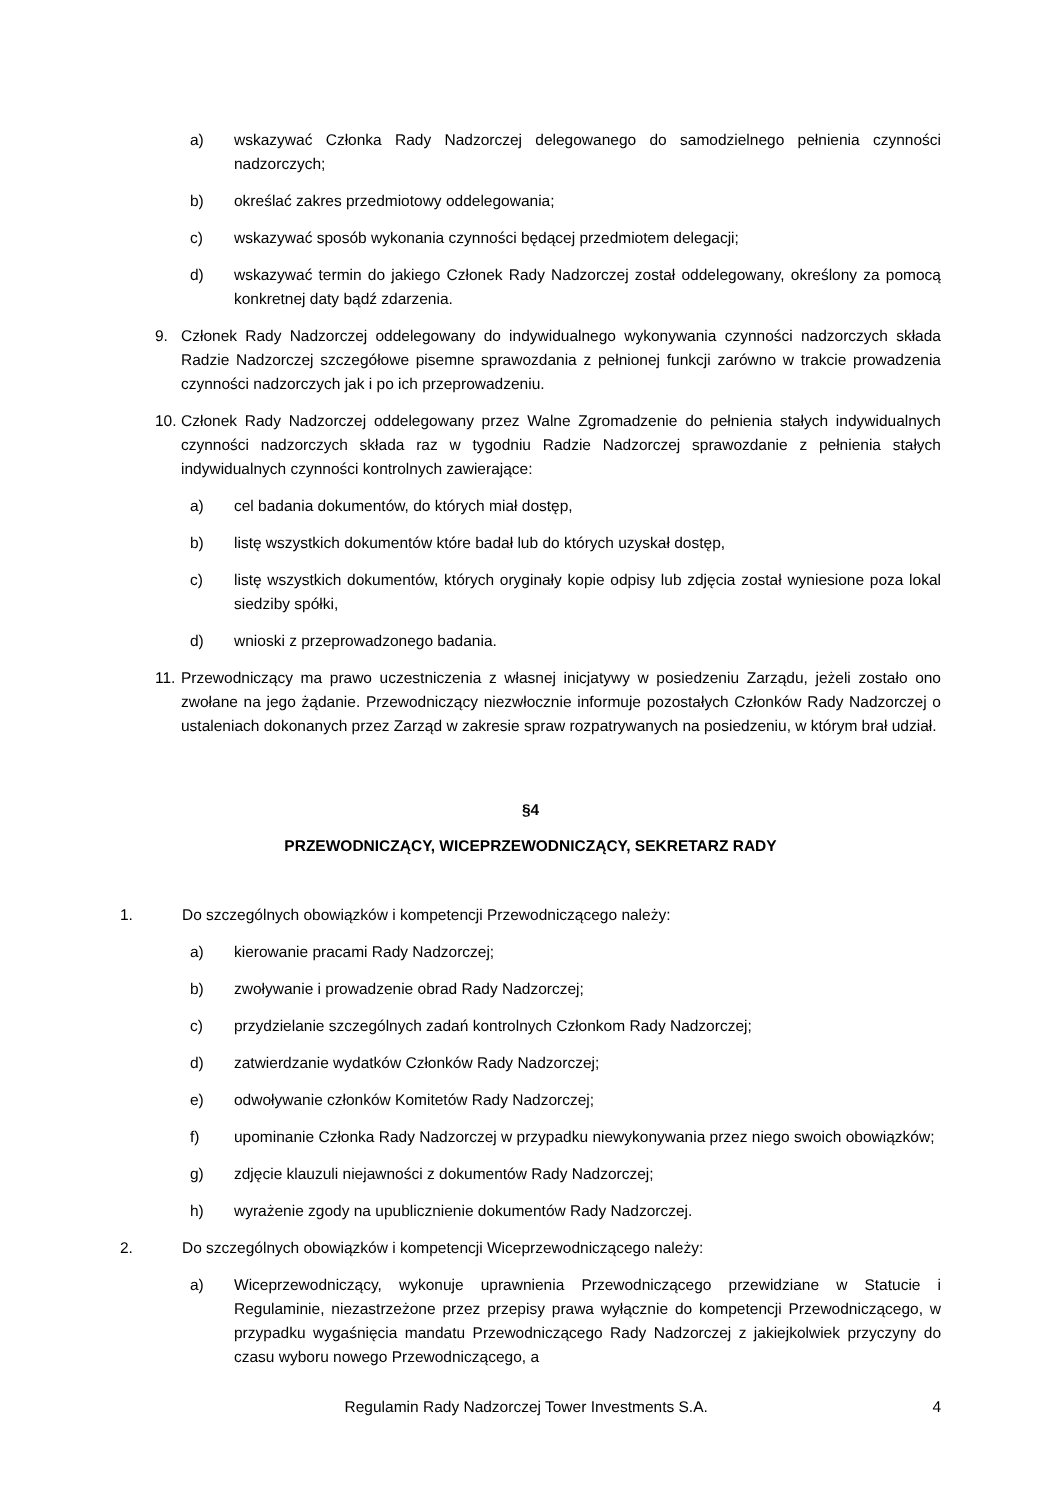a) wskazywać Członka Rady Nadzorczej delegowanego do samodzielnego pełnienia czynności nadzorczych;
b) określać zakres przedmiotowy oddelegowania;
c) wskazywać sposób wykonania czynności będącej przedmiotem delegacji;
d) wskazywać termin do jakiego Członek Rady Nadzorczej został oddelegowany, określony za pomocą konkretnej daty bądź zdarzenia.
9. Członek Rady Nadzorczej oddelegowany do indywidualnego wykonywania czynności nadzorczych składa Radzie Nadzorczej szczegółowe pisemne sprawozdania z pełnionej funkcji zarówno w trakcie prowadzenia czynności nadzorczych jak i po ich przeprowadzeniu.
10. Członek Rady Nadzorczej oddelegowany przez Walne Zgromadzenie do pełnienia stałych indywidualnych czynności nadzorczych składa raz w tygodniu Radzie Nadzorczej sprawozdanie z pełnienia stałych indywidualnych czynności kontrolnych zawierające:
a) cel badania dokumentów, do których miał dostęp,
b) listę wszystkich dokumentów które badał lub do których uzyskał dostęp,
c) listę wszystkich dokumentów, których oryginały kopie odpisy lub zdjęcia został wyniesione poza lokal siedziby spółki,
d) wnioski z przeprowadzonego badania.
11. Przewodniczący ma prawo uczestniczenia z własnej inicjatywy w posiedzeniu Zarządu, jeżeli zostało ono zwołane na jego żądanie. Przewodniczący niezwłocznie informuje pozostałych Członków Rady Nadzorczej o ustaleniach dokonanych przez Zarząd w zakresie spraw rozpatrywanych na posiedzeniu, w którym brał udział.
§4
PRZEWODNICZĄCY, WICEPRZEWODNICZĄCY, SEKRETARZ RADY
1. Do szczególnych obowiązków i kompetencji Przewodniczącego należy:
a) kierowanie pracami Rady Nadzorczej;
b) zwoływanie i prowadzenie obrad Rady Nadzorczej;
c) przydzielanie szczególnych zadań kontrolnych Członkom Rady Nadzorczej;
d) zatwierdzanie wydatków Członków Rady Nadzorczej;
e) odwoływanie członków Komitetów Rady Nadzorczej;
f) upominanie Członka Rady Nadzorczej w przypadku niewykonywania przez niego swoich obowiązków;
g) zdjęcie klauzuli niejawności z dokumentów Rady Nadzorczej;
h) wyrażenie zgody na upublicznienie dokumentów Rady Nadzorczej.
2. Do szczególnych obowiązków i kompetencji Wiceprzewodniczącego należy:
a) Wiceprzewodniczący, wykonuje uprawnienia Przewodniczącego przewidziane w Statucie i Regulaminie, niezastrzeżone przez przepisy prawa wyłącznie do kompetencji Przewodniczącego, w przypadku wygaśnięcia mandatu Przewodniczącego Rady Nadzorczej z jakiejkolwiek przyczyny do czasu wyboru nowego Przewodniczącego, a
Regulamin Rady Nadzorczej Tower Investments S.A. 4